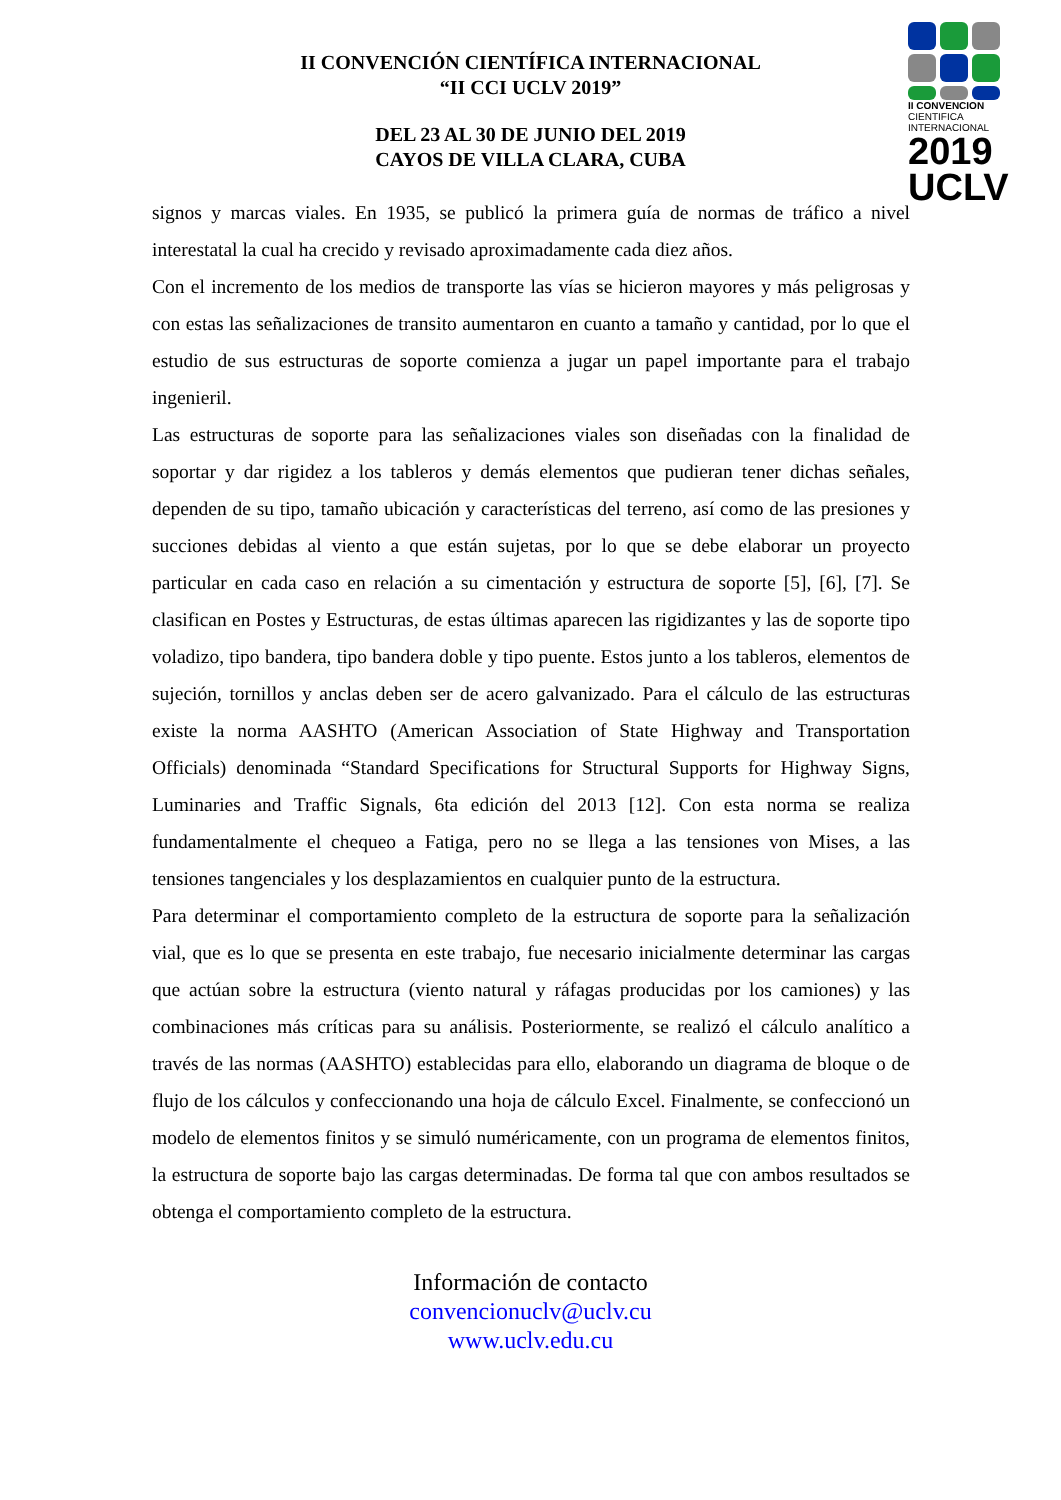II CONVENCION
CIENTIFICA
INTERNACIONAL
2019
UCLV
II CONVENCIÓN CIENTÍFICA INTERNACIONAL
“II CCI UCLV 2019”
DEL 23 AL 30 DE JUNIO DEL 2019
CAYOS DE VILLA CLARA, CUBA
signos y marcas viales. En 1935, se publicó la primera guía de normas de tráfico a nivel interestatal la cual ha crecido y revisado aproximadamente cada diez años.
Con el incremento de los medios de transporte las vías se hicieron mayores y más peligrosas y con estas las señalizaciones de transito aumentaron en cuanto a tamaño y cantidad, por lo que el estudio de sus estructuras de soporte comienza a jugar un papel importante para el trabajo ingenieril.
Las estructuras de soporte para las señalizaciones viales son diseñadas con la finalidad de soportar y dar rigidez a los tableros y demás elementos que pudieran tener dichas señales, dependen de su tipo, tamaño ubicación y características del terreno, así como de las presiones y succiones debidas al viento a que están sujetas, por lo que se debe elaborar un proyecto particular en cada caso en relación a su cimentación y estructura de soporte [5], [6], [7]. Se clasifican en Postes y Estructuras, de estas últimas aparecen las rigidizantes y las de soporte tipo voladizo, tipo bandera, tipo bandera doble y tipo puente. Estos junto a los tableros, elementos de sujeción, tornillos y anclas deben ser de acero galvanizado. Para el cálculo de las estructuras existe la norma AASHTO (American Association of State Highway and Transportation Officials) denominada “Standard Specifications for Structural Supports for Highway Signs, Luminaries and Traffic Signals, 6ta edición del 2013 [12]. Con esta norma se realiza fundamentalmente el chequeo a Fatiga, pero no se llega a las tensiones von Mises, a las tensiones tangenciales y los desplazamientos en cualquier punto de la estructura.
Para determinar el comportamiento completo de la estructura de soporte para la señalización vial, que es lo que se presenta en este trabajo, fue necesario inicialmente determinar las cargas que actúan sobre la estructura (viento natural y ráfagas producidas por los camiones) y las combinaciones más críticas para su análisis. Posteriormente, se realizó el cálculo analítico a través de las normas (AASHTO) establecidas para ello, elaborando un diagrama de bloque o de flujo de los cálculos y confeccionando una hoja de cálculo Excel. Finalmente, se confeccionó un modelo de elementos finitos y se simuló numéricamente, con un programa de elementos finitos, la estructura de soporte bajo las cargas determinadas. De forma tal que con ambos resultados se obtenga el comportamiento completo de la estructura.
Información de contacto
convencionuclv@uclv.cu
www.uclv.edu.cu